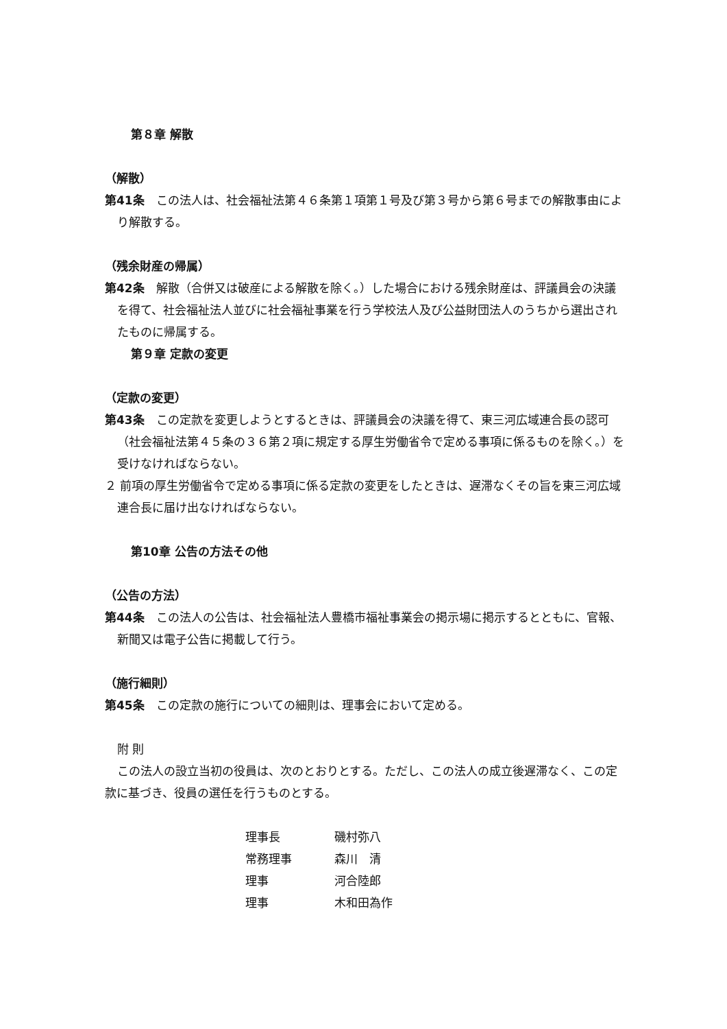第８章 解散
（解散）
第41条　この法人は、社会福祉法第４６条第１項第１号及び第３号から第６号までの解散事由により解散する。
（残余財産の帰属）
第42条　解散（合併又は破産による解散を除く。）した場合における残余財産は、評議員会の決議を得て、社会福祉法人並びに社会福祉事業を行う学校法人及び公益財団法人のうちから選出されたものに帰属する。
第９章 定款の変更
（定款の変更）
第43条　この定款を変更しようとするときは、評議員会の決議を得て、東三河広域連合長の認可（社会福祉法第４５条の３６第２項に規定する厚生労働省令で定める事項に係るものを除く。）を受けなければならない。
２ 前項の厚生労働省令で定める事項に係る定款の変更をしたときは、遅滞なくその旨を東三河広域連合長に届け出なければならない。
第10章 公告の方法その他
（公告の方法）
第44条　この法人の公告は、社会福祉法人豊橋市福祉事業会の掲示場に掲示するとともに、官報、新聞又は電子公告に掲載して行う。
（施行細則）
第45条　この定款の施行についての細則は、理事会において定める。
附 則
この法人の設立当初の役員は、次のとおりとする。ただし、この法人の成立後遅滞なく、この定款に基づき、役員の選任を行うものとする。
| 理事長 | 磯村弥八 |
| 常務理事 | 森川 清 |
| 理事 | 河合陸郎 |
| 理事 | 木和田為作 |